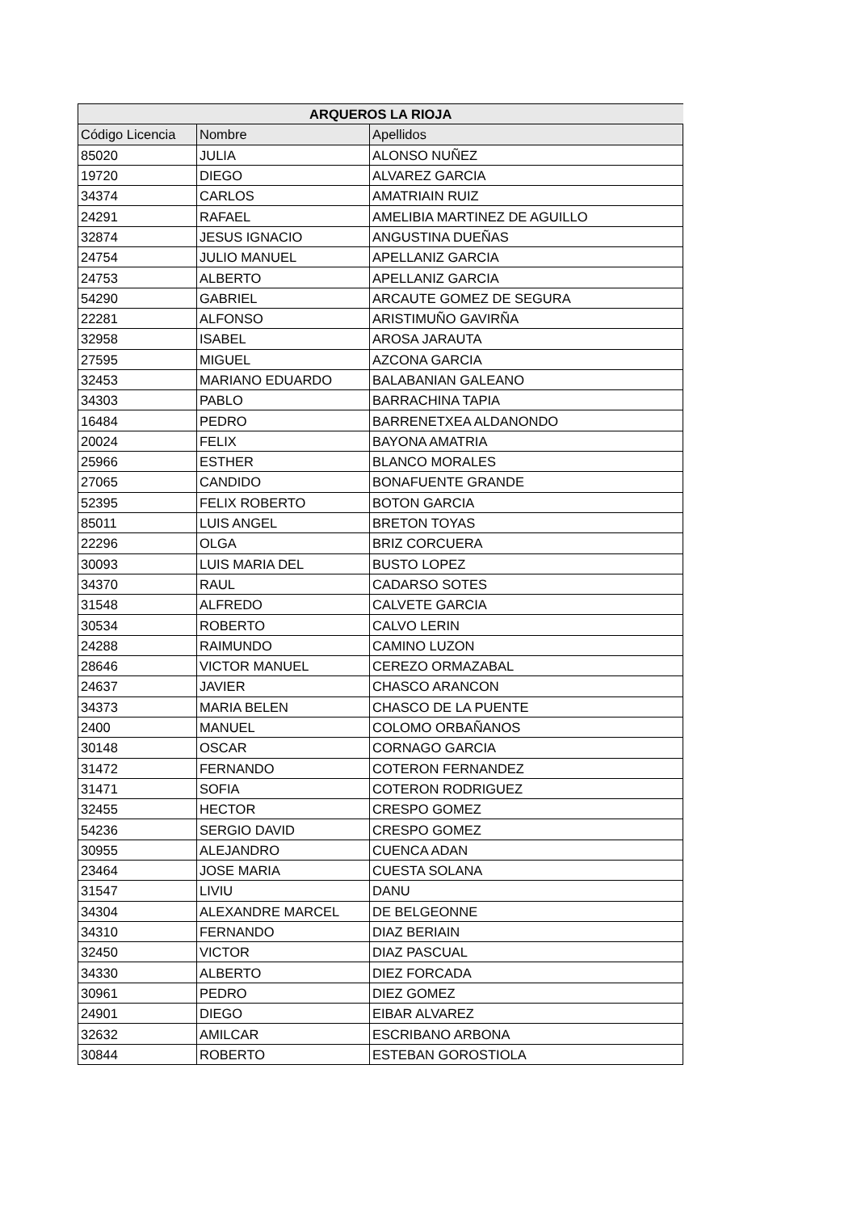| ARQUEROS LA RIOJA | | |
| --- | --- | --- |
| Código Licencia | Nombre | Apellidos |
| 85020 | JULIA | ALONSO NUÑEZ |
| 19720 | DIEGO | ALVAREZ GARCIA |
| 34374 | CARLOS | AMATRIAIN RUIZ |
| 24291 | RAFAEL | AMELIBIA MARTINEZ DE AGUILLO |
| 32874 | JESUS IGNACIO | ANGUSTINA DUEÑAS |
| 24754 | JULIO MANUEL | APELLANIZ GARCIA |
| 24753 | ALBERTO | APELLANIZ GARCIA |
| 54290 | GABRIEL | ARCAUTE GOMEZ DE SEGURA |
| 22281 | ALFONSO | ARISTIMUÑO GAVIRÑA |
| 32958 | ISABEL | AROSA JARAUTA |
| 27595 | MIGUEL | AZCONA GARCIA |
| 32453 | MARIANO EDUARDO | BALABANIAN GALEANO |
| 34303 | PABLO | BARRACHINA TAPIA |
| 16484 | PEDRO | BARRENETXEA ALDANONDO |
| 20024 | FELIX | BAYONA AMATRIA |
| 25966 | ESTHER | BLANCO MORALES |
| 27065 | CANDIDO | BONAFUENTE GRANDE |
| 52395 | FELIX ROBERTO | BOTON GARCIA |
| 85011 | LUIS ANGEL | BRETON TOYAS |
| 22296 | OLGA | BRIZ CORCUERA |
| 30093 | LUIS MARIA DEL | BUSTO LOPEZ |
| 34370 | RAUL | CADARSO SOTES |
| 31548 | ALFREDO | CALVETE GARCIA |
| 30534 | ROBERTO | CALVO LERIN |
| 24288 | RAIMUNDO | CAMINO LUZON |
| 28646 | VICTOR MANUEL | CEREZO ORMAZABAL |
| 24637 | JAVIER | CHASCO ARANCON |
| 34373 | MARIA BELEN | CHASCO DE LA PUENTE |
| 2400 | MANUEL | COLOMO ORBAÑANOS |
| 30148 | OSCAR | CORNAGO GARCIA |
| 31472 | FERNANDO | COTERON FERNANDEZ |
| 31471 | SOFIA | COTERON RODRIGUEZ |
| 32455 | HECTOR | CRESPO GOMEZ |
| 54236 | SERGIO DAVID | CRESPO GOMEZ |
| 30955 | ALEJANDRO | CUENCA ADAN |
| 23464 | JOSE MARIA | CUESTA SOLANA |
| 31547 | LIVIU | DANU |
| 34304 | ALEXANDRE MARCEL | DE BELGEONNE |
| 34310 | FERNANDO | DIAZ BERIAIN |
| 32450 | VICTOR | DIAZ PASCUAL |
| 34330 | ALBERTO | DIEZ FORCADA |
| 30961 | PEDRO | DIEZ GOMEZ |
| 24901 | DIEGO | EIBAR ALVAREZ |
| 32632 | AMILCAR | ESCRIBANO ARBONA |
| 30844 | ROBERTO | ESTEBAN GOROSTIOLA |